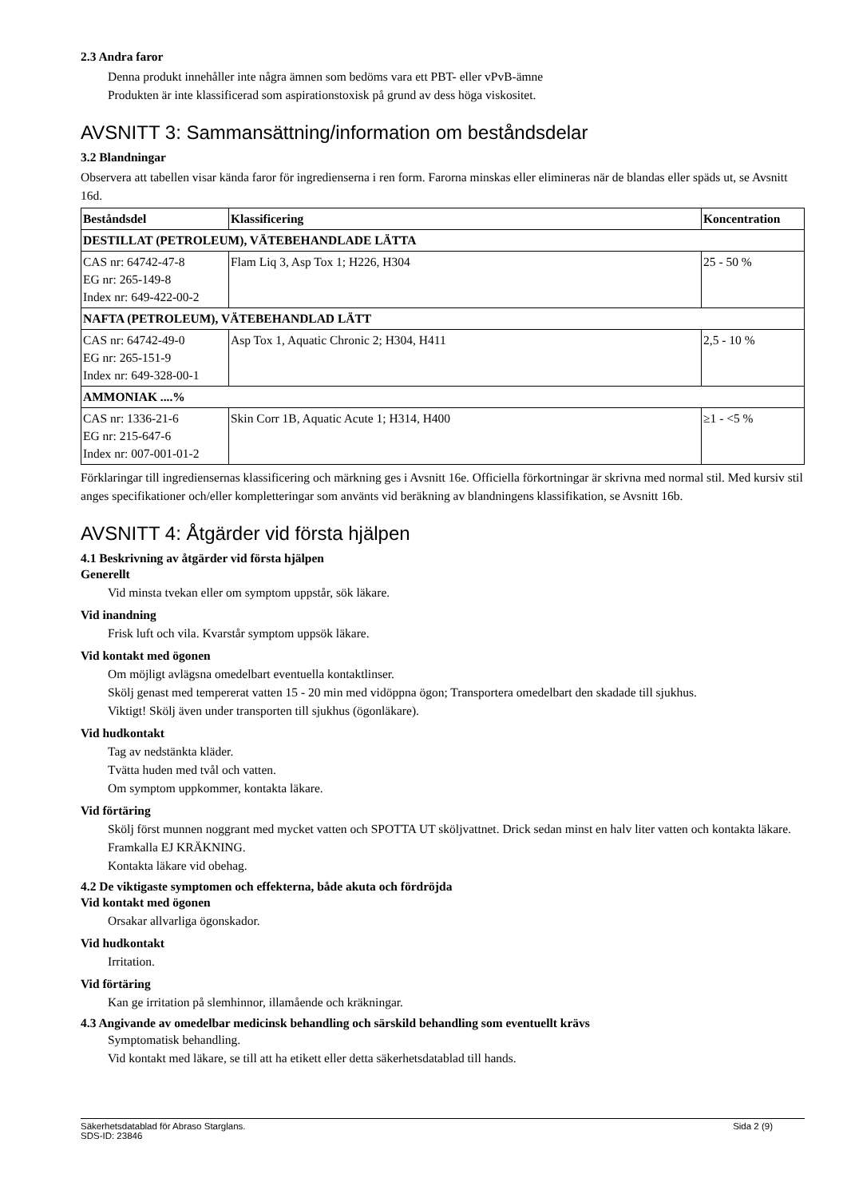2.3 Andra faror
Denna produkt innehåller inte några ämnen som bedöms vara ett PBT- eller vPvB-ämne
Produkten är inte klassificerad som aspirationstoxisk på grund av dess höga viskositet.
AVSNITT 3: Sammansättning/information om beståndsdelar
3.2 Blandningar
Observera att tabellen visar kända faror för ingredienserna i ren form. Farorna minskas eller elimineras när de blandas eller späds ut, se Avsnitt 16d.
| Beståndsdel | Klassificering | Koncentration |
| --- | --- | --- |
| DESTILLAT (PETROLEUM), VÄTEBEHANDLADE LÄTTA | | |
| CAS nr: 64742-47-8 EG nr: 265-149-8 Index nr: 649-422-00-2 | Flam Liq 3, Asp Tox 1; H226, H304 | 25 - 50 % |
| NAFTA (PETROLEUM), VÄTEBEHANDLAD LÄTT | | |
| CAS nr: 64742-49-0 EG nr: 265-151-9 Index nr: 649-328-00-1 | Asp Tox 1, Aquatic Chronic 2; H304, H411 | 2,5 - 10 % |
| AMMONIAK ....% | | |
| CAS nr: 1336-21-6 EG nr: 215-647-6 Index nr: 007-001-01-2 | Skin Corr 1B, Aquatic Acute 1; H314, H400 | ≥1 - <5 % |
Förklaringar till ingrediensernas klassificering och märkning ges i Avsnitt 16e. Officiella förkortningar är skrivna med normal stil. Med kursiv stil anges specifikationer och/eller kompletteringar som använts vid beräkning av blandningens klassifikation, se Avsnitt 16b.
AVSNITT 4: Åtgärder vid första hjälpen
4.1 Beskrivning av åtgärder vid första hjälpen
Generellt
Vid minsta tvekan eller om symptom uppstår, sök läkare.
Vid inandning
Frisk luft och vila. Kvarstår symptom uppsök läkare.
Vid kontakt med ögonen
Om möjligt avlägsna omedelbart eventuella kontaktlinser.
Skölj genast med tempererat vatten 15 - 20 min med vidöppna ögon; Transportera omedelbart den skadade till sjukhus.
Viktigt! Skölj även under transporten till sjukhus (ögonläkare).
Vid hudkontakt
Tag av nedstänkta kläder.
Tvätta huden med tvål och vatten.
Om symptom uppkommer, kontakta läkare.
Vid förtäring
Skölj först munnen noggrant med mycket vatten och SPOTTA UT sköljvattnet. Drick sedan minst en halv liter vatten och kontakta läkare. Framkalla EJ KRÄKNING.
Kontakta läkare vid obehag.
4.2 De viktigaste symptomen och effekterna, både akuta och fördröjda
Vid kontakt med ögonen
Orsakar allvarliga ögonskador.
Vid hudkontakt
Irritation.
Vid förtäring
Kan ge irritation på slemhinnor, illamående och kräkningar.
4.3 Angivande av omedelbar medicinsk behandling och särskild behandling som eventuellt krävs
Symptomatisk behandling.
Vid kontakt med läkare, se till att ha etikett eller detta säkerhetsdatablad till hands.
Säkerhetsdatablad för Abraso Starglans.
SDS-ID: 23846
Sida 2 (9)